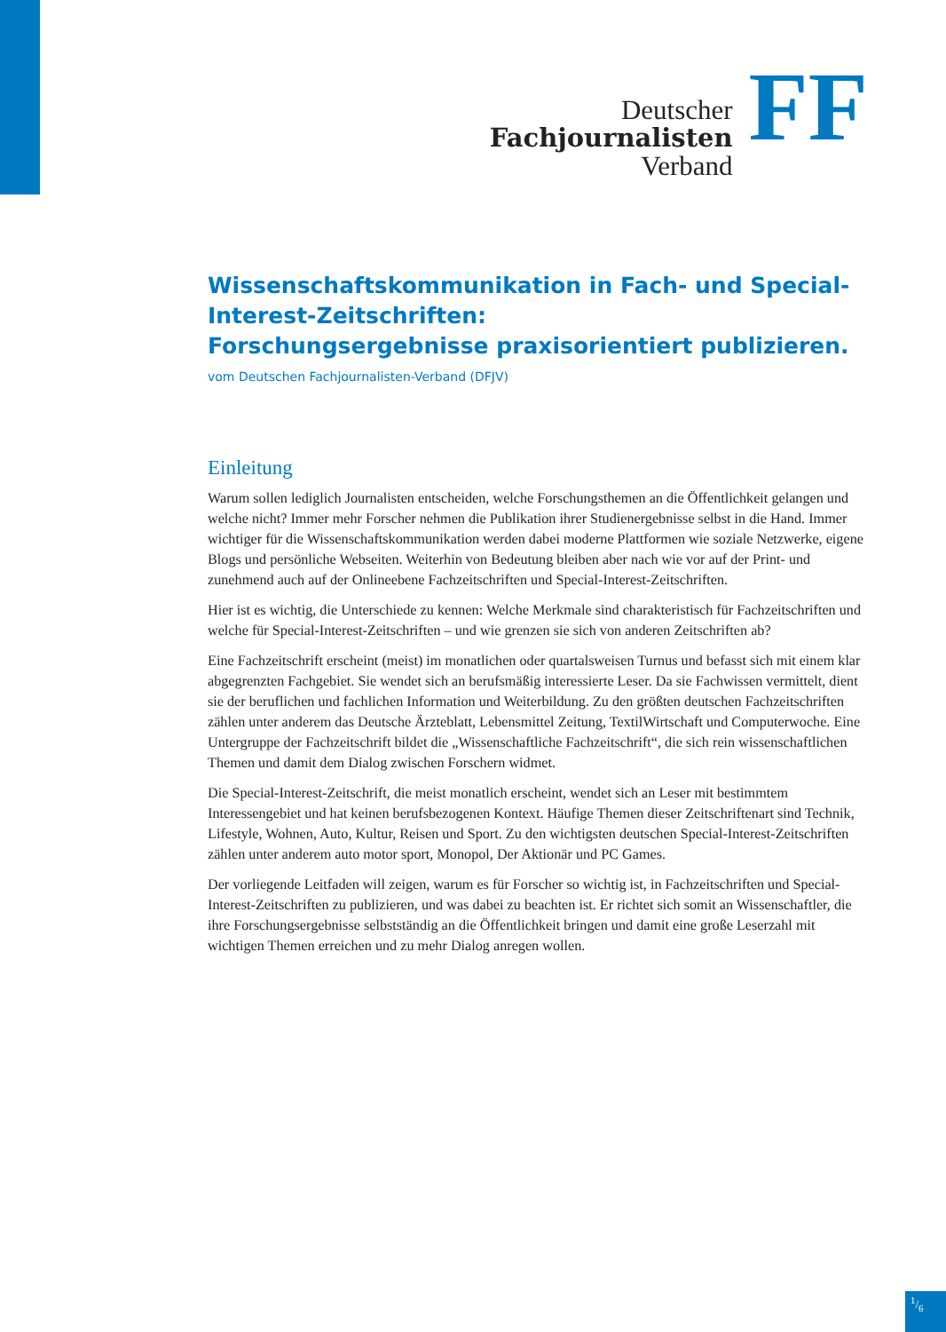Deutscher
Fachjournalisten
Verband
FF
Wissenschaftskommunikation in Fach- und Special-Interest-Zeitschriften:
Forschungsergebnisse praxisorientiert publizieren.
vom Deutschen Fachjournalisten-Verband (DFJV)
Einleitung
Warum sollen lediglich Journalisten entscheiden, welche Forschungsthemen an die Öffentlichkeit gelangen und welche nicht? Immer mehr Forscher nehmen die Publikation ihrer Studienergebnisse selbst in die Hand. Immer wichtiger für die Wissenschaftskommunikation werden dabei moderne Plattformen wie soziale Netzwerke, eigene Blogs und persönliche Webseiten. Weiterhin von Bedeutung bleiben aber nach wie vor auf der Print- und zunehmend auch auf der Onlineebene Fachzeitschriften und Special-Interest-Zeitschriften.
Hier ist es wichtig, die Unterschiede zu kennen: Welche Merkmale sind charakteristisch für Fachzeitschriften und welche für Special-Interest-Zeitschriften – und wie grenzen sie sich von anderen Zeitschriften ab?
Eine Fachzeitschrift erscheint (meist) im monatlichen oder quartalsweisen Turnus und befasst sich mit einem klar abgegrenzten Fachgebiet. Sie wendet sich an berufsmäßig interessierte Leser. Da sie Fachwissen vermittelt, dient sie der beruflichen und fachlichen Information und Weiterbildung. Zu den größten deutschen Fachzeitschriften zählen unter anderem das Deutsche Ärzteblatt, Lebensmittel Zeitung, TextilWirtschaft und Computerwoche. Eine Untergruppe der Fachzeitschrift bildet die „Wissenschaftliche Fachzeitschrift“, die sich rein wissenschaftlichen Themen und damit dem Dialog zwischen Forschern widmet.
Die Special-Interest-Zeitschrift, die meist monatlich erscheint, wendet sich an Leser mit bestimmtem Interessengebiet und hat keinen berufsbezogenen Kontext. Häufige Themen dieser Zeitschriftenart sind Technik, Lifestyle, Wohnen, Auto, Kultur, Reisen und Sport. Zu den wichtigsten deutschen Special-Interest-Zeitschriften zählen unter anderem auto motor sport, Monopol, Der Aktionär und PC Games.
Der vorliegende Leitfaden will zeigen, warum es für Forscher so wichtig ist, in Fachzeitschriften und Special-Interest-Zeitschriften zu publizieren, und was dabei zu beachten ist. Er richtet sich somit an Wissenschaftler, die ihre Forschungsergebnisse selbstständig an die Öffentlichkeit bringen und damit eine große Leserzahl mit wichtigen Themen erreichen und zu mehr Dialog anregen wollen.
1/6